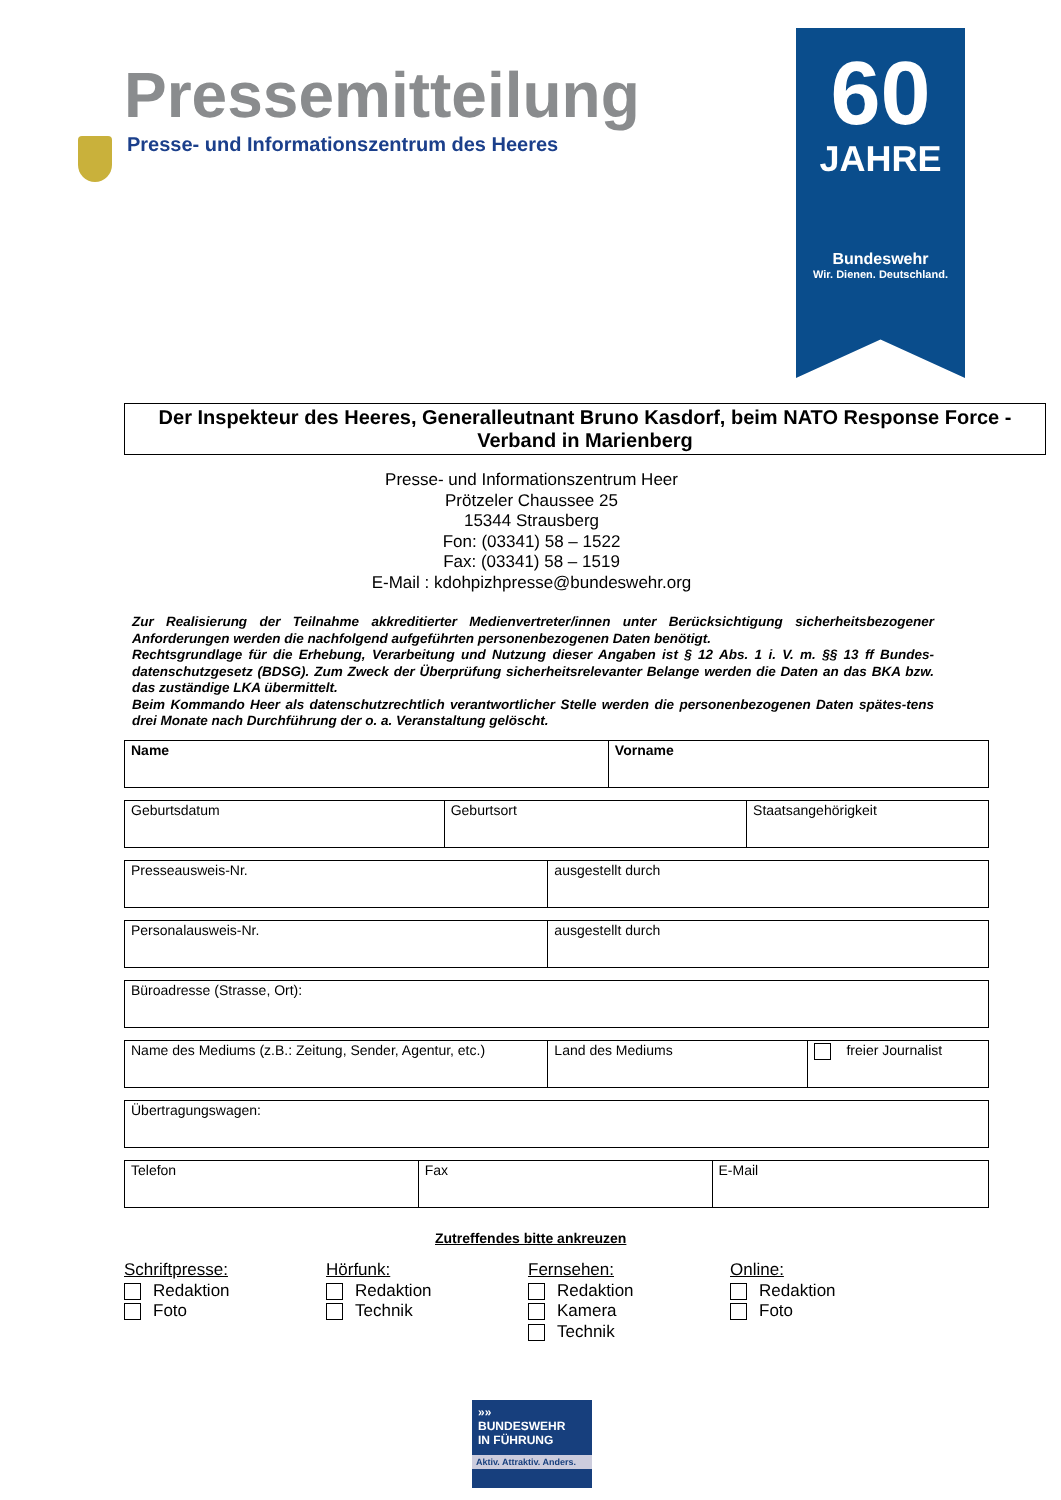Pressemitteilung
Presse- und Informationszentrum des Heeres
60
JAHRE
Bundeswehr
Wir. Dienen. Deutschland.
Der Inspekteur des Heeres, Generalleutnant Bruno Kasdorf, beim NATO Response Force - Verband in Marienberg
Presse- und Informationszentrum Heer
Prötzeler Chaussee 25
15344 Strausberg
Fon: (03341) 58 – 1522
Fax: (03341) 58 – 1519
E-Mail : kdohpizhpresse@bundeswehr.org
Zur Realisierung der Teilnahme akkreditierter Medienvertreter/innen unter Berücksichtigung sicherheitsbezogener Anforderungen werden die nachfolgend aufgeführten personenbezogenen Daten benötigt.
Rechtsgrundlage für die Erhebung, Verarbeitung und Nutzung dieser Angaben ist § 12 Abs. 1 i. V. m. §§ 13 ff Bundes-datenschutzgesetz (BDSG). Zum Zweck der Überprüfung sicherheitsrelevanter Belange werden die Daten an das BKA bzw. das zuständige LKA übermittelt.
Beim Kommando Heer als datenschutzrechtlich verantwortlicher Stelle werden die personenbezogenen Daten spätes-tens drei Monate nach Durchführung der o. a. Veranstaltung gelöscht.
| Name | Vorname |
| Geburtsdatum | Geburtsort | Staatsangehörigkeit |
| Presseausweis-Nr. | ausgestellt durch |
| Personalausweis-Nr. | ausgestellt durch |
| Büroadresse (Strasse, Ort): |
| Name des Mediums (z.B.: Zeitung, Sender, Agentur, etc.) | Land des Mediums | freier Journalist |
| Übertragungswagen: |
| Telefon | Fax | E-Mail |
Zutreffendes bitte ankreuzen
Schriftpresse:
Redaktion
Foto
Hörfunk:
Redaktion
Technik
Fernsehen:
Redaktion
Kamera
Technik
Online:
Redaktion
Foto
»»
BUNDESWEHR
IN FÜHRUNG
Aktiv. Attraktiv. Anders.